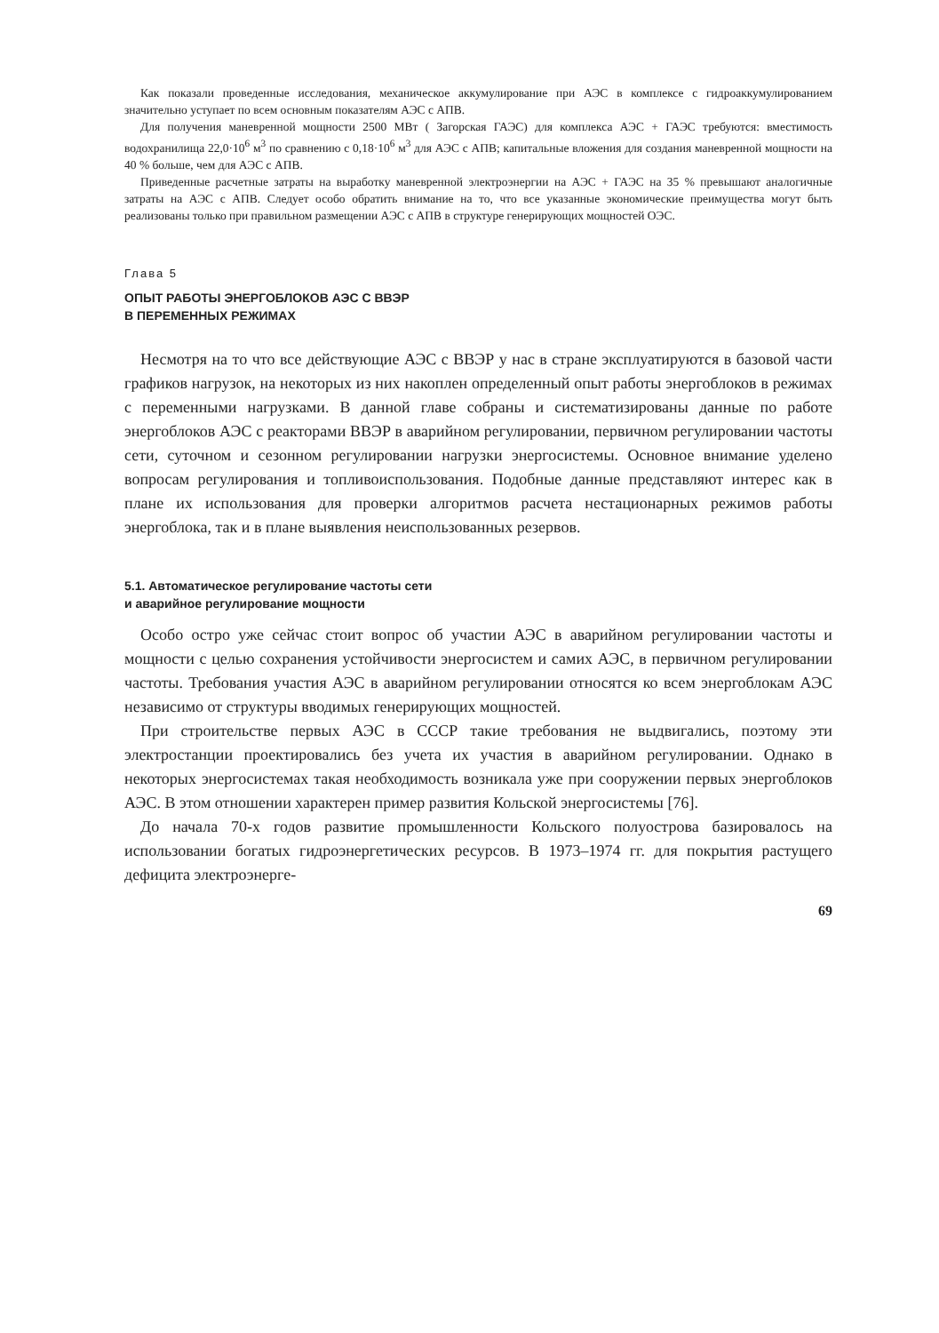Как показали проведенные исследования, механическое аккумулирование при АЭС в комплексе с гидроаккумулированием значительно уступает по всем основным показателям АЭС с АПВ.
Для получения маневренной мощности 2500 МВт ( Загорская ГАЭС) для комплекса АЭС + ГАЭС требуются: вместимость водохранилища 22,0·10<sup>6</sup> м<sup>3</sup> по сравнению с 0,18·10<sup>6</sup> м<sup>3</sup> для АЭС с АПВ; капитальные вложения для создания маневренной мощности на 40 % больше, чем для АЭС с АПВ.
Приведенные расчетные затраты на выработку маневренной электроэнергии на АЭС + ГАЭС на 35 % превышают аналогичные затраты на АЭС с АПВ. Следует особо обратить внимание на то, что все указанные экономические преимущества могут быть реализованы только при правильном размещении АЭС с АПВ в структуре генерирующих мощностей ОЭС.
Глава 5
ОПЫТ РАБОТЫ ЭНЕРГОБЛОКОВ АЭС С ВВЭР
В ПЕРЕМЕННЫХ РЕЖИМАХ
Несмотря на то что все действующие АЭС с ВВЭР у нас в стране эксплуатируются в базовой части графиков нагрузок, на некоторых из них накоплен определенный опыт работы энергоблоков в режимах с переменными нагрузками. В данной главе собраны и систематизированы данные по работе энергоблоков АЭС с реакторами ВВЭР в аварийном регулировании, первичном регулировании частоты сети, суточном и сезонном регулировании нагрузки энергосистемы. Основное внимание уделено вопросам регулирования и топливоиспользования. Подобные данные представляют интерес как в плане их использования для проверки алгоритмов расчета нестационарных режимов работы энергоблока, так и в плане выявления неиспользованных резервов.
5.1. Автоматическое регулирование частоты сети
и аварийное регулирование мощности
Особо остро уже сейчас стоит вопрос об участии АЭС в аварийном регулировании частоты и мощности с целью сохранения устойчивости энергосистем и самих АЭС, в первичном регулировании частоты. Требования участия АЭС в аварийном регулировании относятся ко всем энергоблокам АЭС независимо от структуры вводимых генерирующих мощностей.
При строительстве первых АЭС в СССР такие требования не выдвигались, поэтому эти электростанции проектировались без учета их участия в аварийном регулировании. Однако в некоторых энергосистемах такая необходимость возникала уже при сооружении первых энергоблоков АЭС. В этом отношении характерен пример развития Кольской энергосистемы [76].
До начала 70-х годов развитие промышленности Кольского полуострова базировалось на использовании богатых гидроэнергетических ресурсов. В 1973–1974 гг. для покрытия растущего дефицита электроэнерге-
69